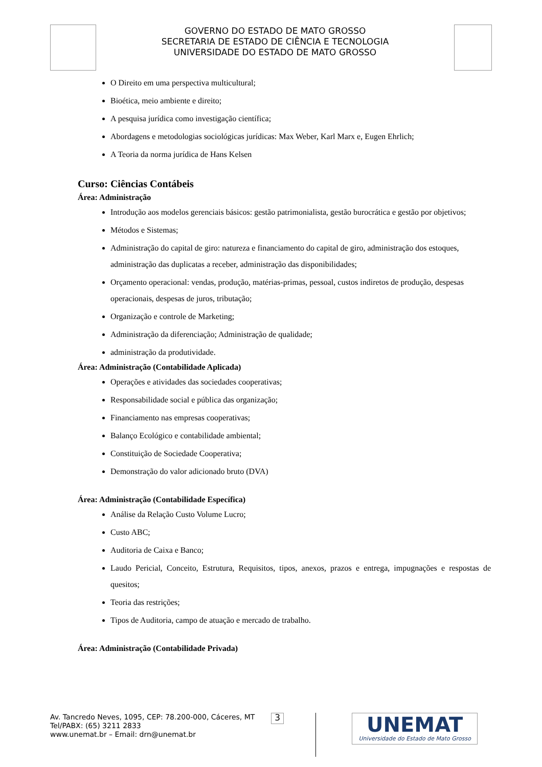GOVERNO DO ESTADO DE MATO GROSSO
SECRETARIA DE ESTADO DE CIÊNCIA E TECNOLOGIA
UNIVERSIDADE DO ESTADO DE MATO GROSSO
O Direito em uma perspectiva multicultural;
Bioética, meio ambiente e direito;
A pesquisa jurídica como investigação científica;
Abordagens e metodologias sociológicas jurídicas: Max Weber, Karl Marx e, Eugen Ehrlich;
A Teoria da norma jurídica de Hans Kelsen
Curso: Ciências Contábeis
Área: Administração
Introdução aos modelos gerenciais básicos: gestão patrimonialista, gestão burocrática e gestão por objetivos;
Métodos e Sistemas;
Administração do capital de giro: natureza e financiamento do capital de giro, administração dos estoques, administração das duplicatas a receber, administração das disponibilidades;
Orçamento operacional: vendas, produção, matérias-primas, pessoal, custos indiretos de produção, despesas operacionais, despesas de juros, tributação;
Organização e controle de Marketing;
Administração da diferenciação; Administração de qualidade;
administração da produtividade.
Área: Administração (Contabilidade Aplicada)
Operações e atividades das sociedades cooperativas;
Responsabilidade social e pública das organização;
Financiamento nas empresas cooperativas;
Balanço Ecológico e contabilidade ambiental;
Constituição de Sociedade Cooperativa;
Demonstração do valor adicionado bruto (DVA)
Área: Administração (Contabilidade Específica)
Análise da Relação Custo Volume Lucro;
Custo ABC;
Auditoria de Caixa e Banco;
Laudo Pericial, Conceito, Estrutura, Requisitos, tipos, anexos, prazos e entrega, impugnações e respostas de quesitos;
Teoria das restrições;
Tipos de Auditoria, campo de atuação e mercado de trabalho.
Área: Administração (Contabilidade Privada)
Av. Tancredo Neves, 1095, CEP: 78.200-000, Cáceres, MT
Tel/PABX: (65) 3211 2833
www.unemat.br – Email: drn@unemat.br
3
UNEMAT
Universidade do Estado de Mato Grosso